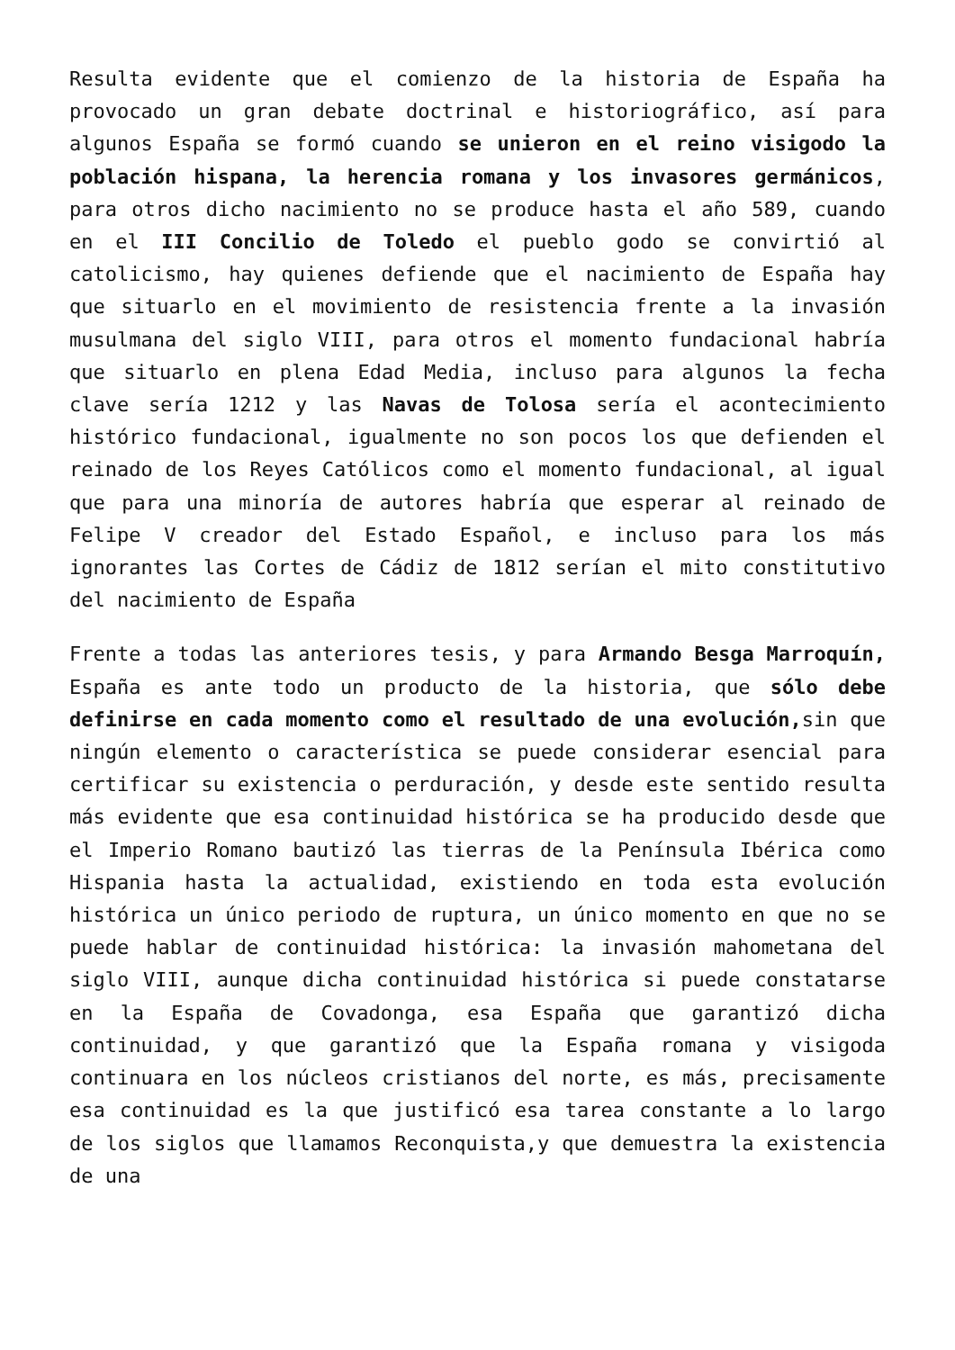Resulta evidente que el comienzo de la historia de España ha provocado un gran debate doctrinal e historiográfico, así para algunos España se formó cuando se unieron en el reino visigodo la población hispana, la herencia romana y los invasores germánicos, para otros dicho nacimiento no se produce hasta el año 589, cuando en el III Concilio de Toledo el pueblo godo se convirtió al catolicismo, hay quienes defiende que el nacimiento de España hay que situarlo en el movimiento de resistencia frente a la invasión musulmana del siglo VIII, para otros el momento fundacional habría que situarlo en plena Edad Media, incluso para algunos la fecha clave sería 1212 y las Navas de Tolosa sería el acontecimiento histórico fundacional, igualmente no son pocos los que defienden el reinado de los Reyes Católicos como el momento fundacional, al igual que para una minoría de autores habría que esperar al reinado de Felipe V creador del Estado Español, e incluso para los más ignorantes las Cortes de Cádiz de 1812 serían el mito constitutivo del nacimiento de España
Frente a todas las anteriores tesis, y para Armando Besga Marroquín, España es ante todo un producto de la historia, que sólo debe definirse en cada momento como el resultado de una evolución, sin que ningún elemento o característica se puede considerar esencial para certificar su existencia o perduración, y desde este sentido resulta más evidente que esa continuidad histórica se ha producido desde que el Imperio Romano bautizó las tierras de la Península Ibérica como Hispania hasta la actualidad, existiendo en toda esta evolución histórica un único periodo de ruptura, un único momento en que no se puede hablar de continuidad histórica: la invasión mahometana del siglo VIII, aunque dicha continuidad histórica si puede constatarse en la España de Covadonga, esa España que garantizó dicha continuidad, y que garantizó que la España romana y visigoda continuara en los núcleos cristianos del norte, es más, precisamente esa continuidad es la que justificó esa tarea constante a lo largo de los siglos que llamamos Reconquista,y que demuestra la existencia de una